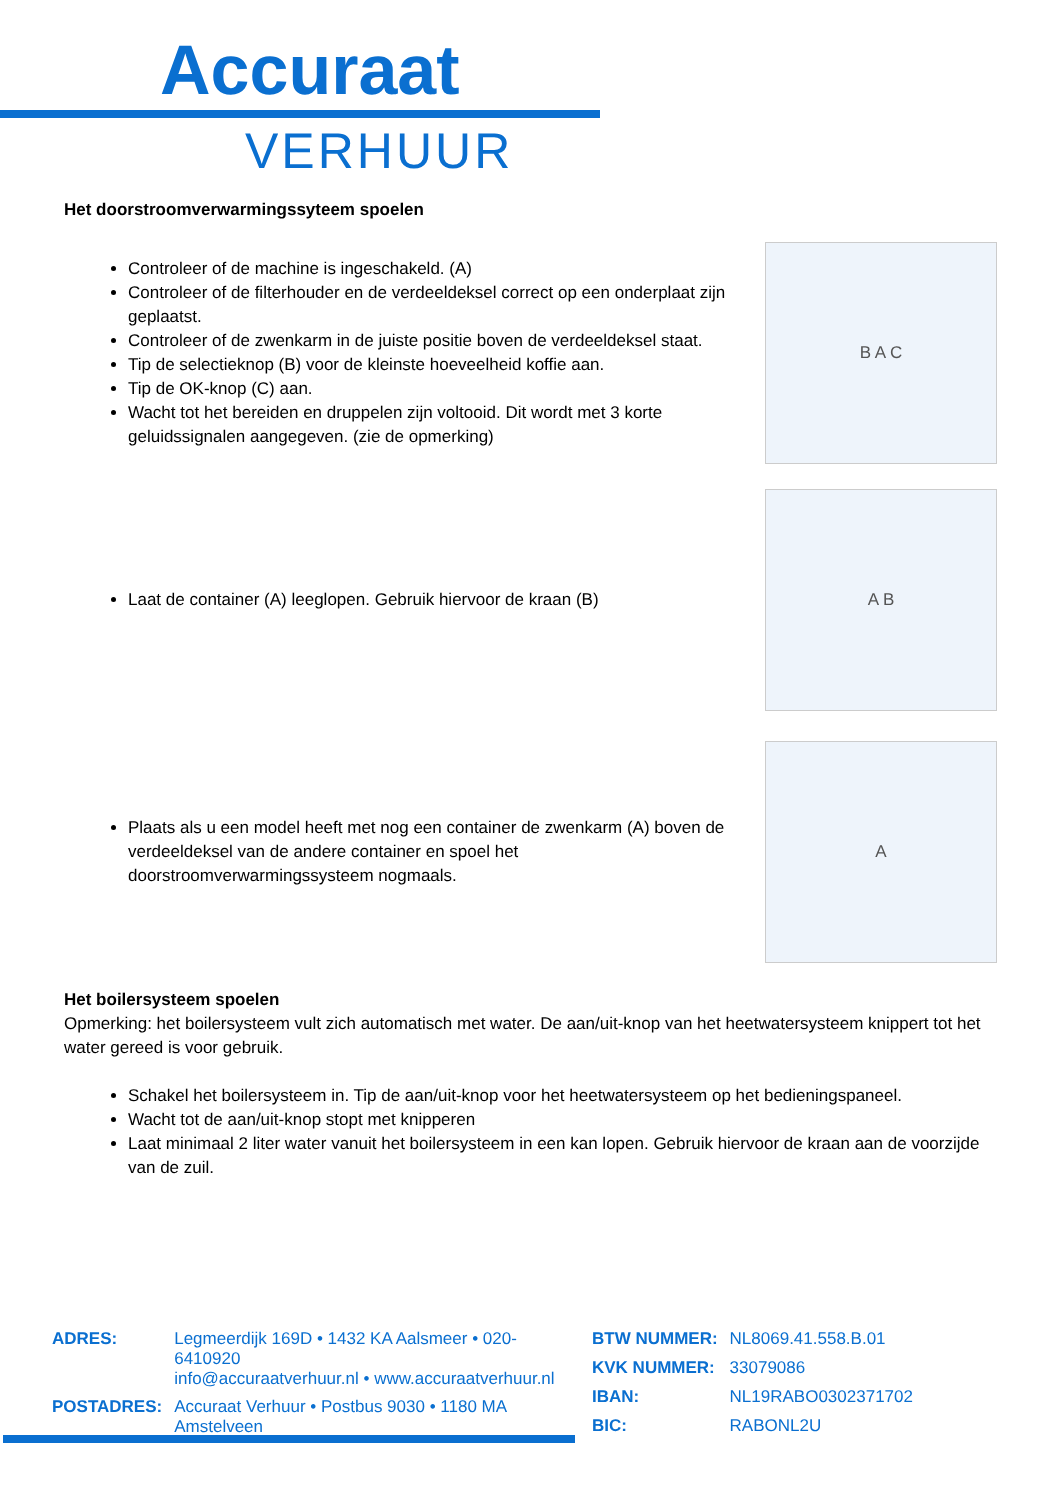Accuraat
VERHUUR
Het doorstroomverwarmingssyteem spoelen
Controleer of de machine is ingeschakeld. (A)
Controleer of de filterhouder en de verdeeldeksel correct op een onderplaat zijn geplaatst.
Controleer of de zwenkarm in de juiste positie boven de verdeeldeksel staat.
Tip de selectieknop (B) voor de kleinste hoeveelheid koffie aan.
Tip de OK-knop (C) aan.
Wacht tot het bereiden en druppelen zijn voltooid. Dit wordt met 3 korte geluidssignalen aangegeven. (zie de opmerking)
B A C
Laat de container (A) leeglopen. Gebruik hiervoor de kraan (B)
A B
Plaats als u een model heeft met nog een container de zwenkarm (A) boven de verdeeldeksel van de andere container en spoel het doorstroomverwarmingssysteem nogmaals.
A
Het boilersysteem spoelen
Opmerking: het boilersysteem vult zich automatisch met water. De aan/uit-knop van het heetwatersysteem knippert tot het water gereed is voor gebruik.
Schakel het boilersysteem in. Tip de aan/uit-knop voor het heetwatersysteem op het bedieningspaneel.
Wacht tot de aan/uit-knop stopt met knipperen
Laat minimaal 2 liter water vanuit het boilersysteem in een kan lopen. Gebruik hiervoor de kraan aan de voorzijde van de zuil.
| ADRES: | Legmeerdijk 169D • 1432 KA Aalsmeer • 020-6410920 info@accuraatverhuur.nl • www.accuraatverhuur.nl |
| POSTADRES: | Accuraat Verhuur • Postbus 9030 • 1180 MA Amstelveen |
| BTW NUMMER: | NL8069.41.558.B.01 |
| KVK NUMMER: | 33079086 |
| IBAN: | NL19RABO0302371702 |
| BIC: | RABONL2U |